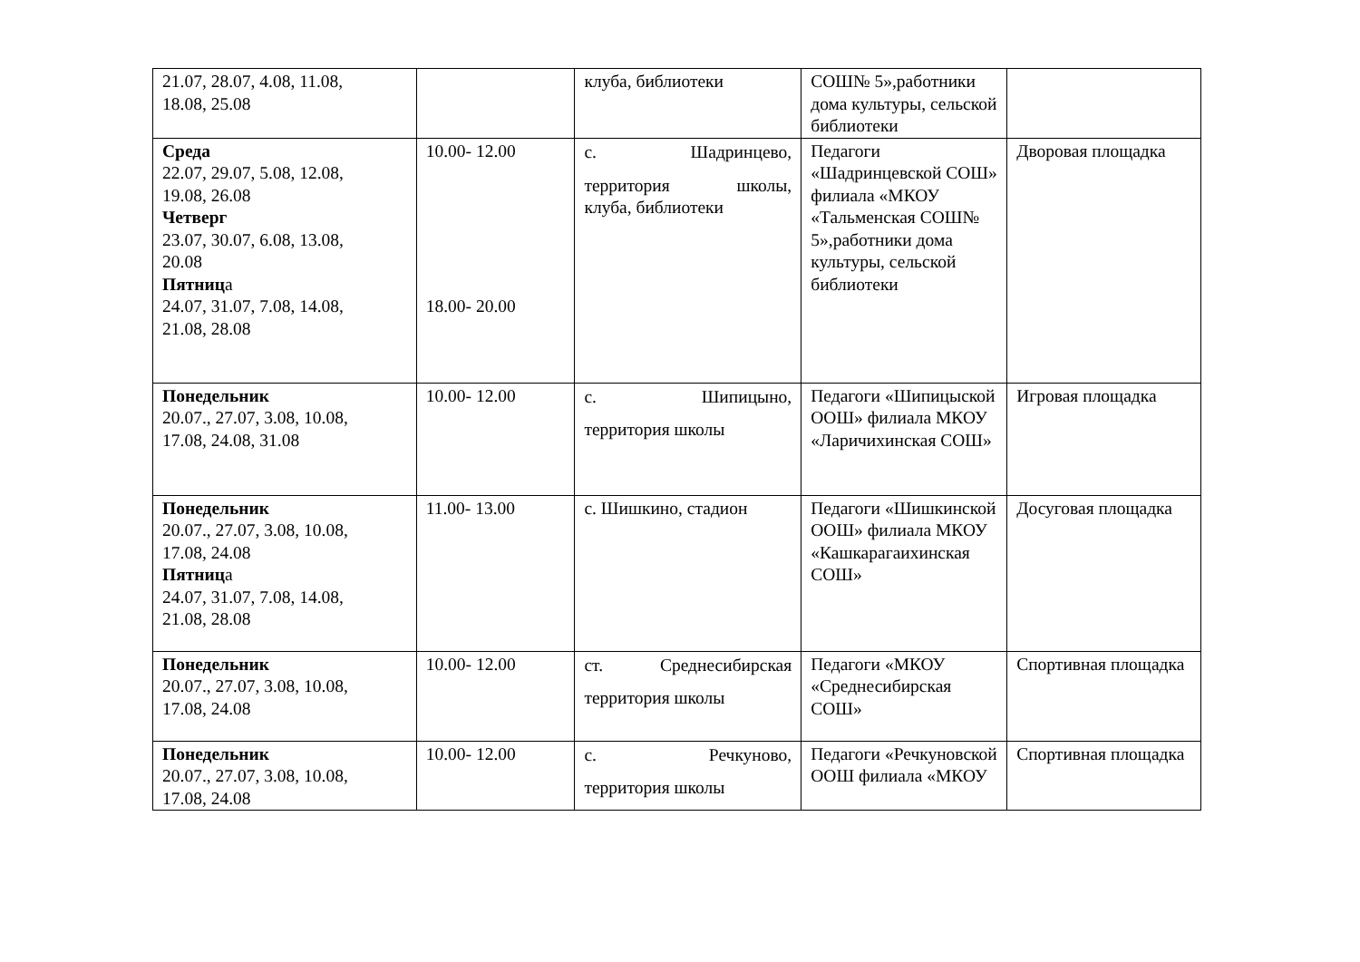| 21.07, 28.07, 4.08, 11.08, 18.08, 25.08 | | клуба, библиотеки | СОШ№ 5»,работники дома культуры, сельской библиотеки | |
| Среда 22.07, 29.07, 5.08, 12.08, 19.08, 26.08 Четверг 23.07, 30.07, 6.08, 13.08, 20.08 Пятниц а 24.07, 31.07, 7.08, 14.08, 21.08, 28.08 | 10.00- 12.00 18.00- 20.00 | с. Шадринцево, территория школы, клуба, библиотеки | Педагоги «Шадринцевской СОШ» филиала «МКОУ «Тальменская СОШ№ 5»,работники дома культуры, сельской библиотеки | Дворовая площадка |
| Понедельник 20.07., 27.07, 3.08, 10.08, 17.08, 24.08, 31.08 | 10.00- 12.00 | с. Шипицыно, территория школы | Педагоги «Шипицыской ООШ» филиала МКОУ «Ларичихинская СОШ» | Игровая площадка |
| Понедельник 20.07., 27.07, 3.08, 10.08, 17.08, 24.08 Пятниц а 24.07, 31.07, 7.08, 14.08, 21.08, 28.08 | 11.00- 13.00 | с. Шишкино, стадион | Педагоги «Шишкинской ООШ» филиала МКОУ «Кашкарагаихинская СОШ» | Досуговая площадка |
| Понедельник 20.07., 27.07, 3.08, 10.08, 17.08, 24.08 | 10.00- 12.00 | ст. Среднесибирская территория школы | Педагоги «МКОУ «Среднесибирская СОШ» | Спортивная площадка |
| Понедельник 20.07., 27.07, 3.08, 10.08, 17.08, 24.08 | 10.00- 12.00 | с. Речкуново, территория школы | Педагоги «Речкуновской ООШ филиала «МКОУ | Спортивная площадка |